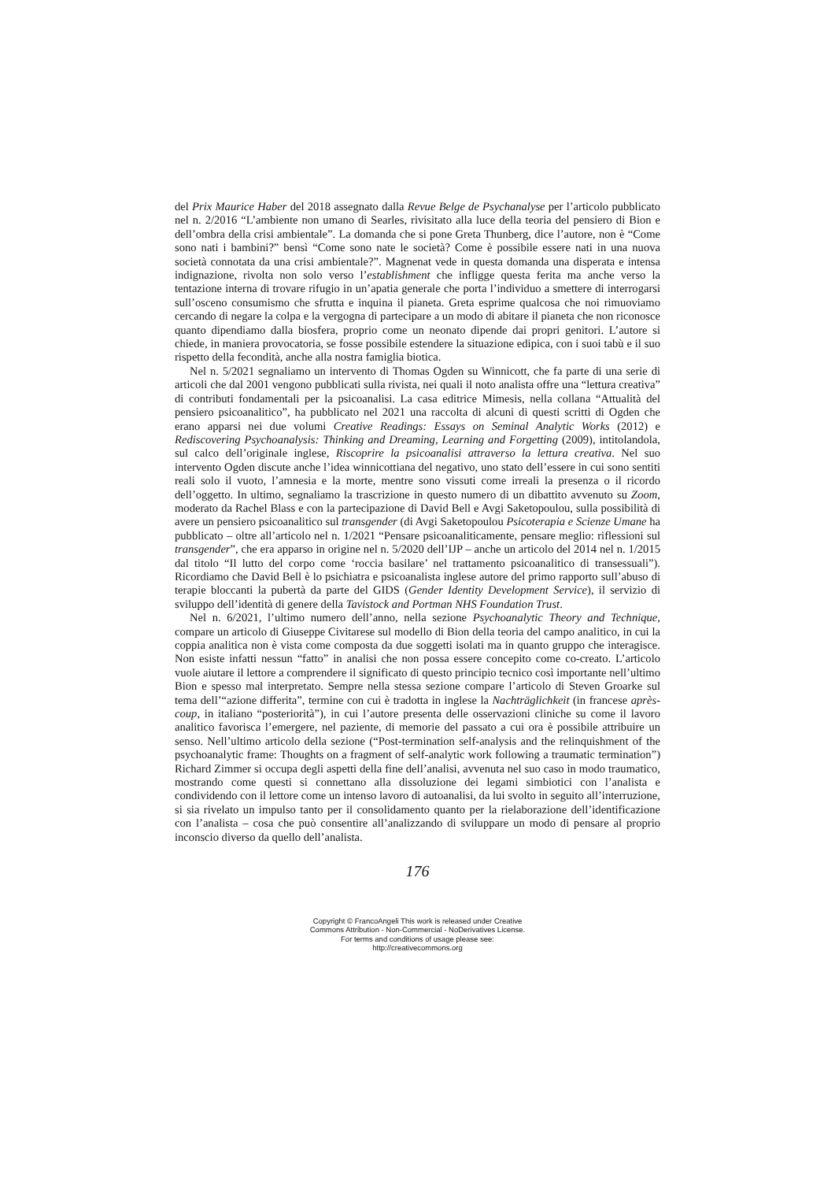del Prix Maurice Haber del 2018 assegnato dalla Revue Belge de Psychanalyse per l’articolo pubblicato nel n. 2/2016 “L’ambiente non umano di Searles, rivisitato alla luce della teoria del pensiero di Bion e dell’ombra della crisi ambientale”. La domanda che si pone Greta Thunberg, dice l’autore, non è “Come sono nati i bambini?” bensì “Come sono nate le società? Come è possibile essere nati in una nuova società connotata da una crisi ambientale?”. Magnenat vede in questa domanda una disperata e intensa indignazione, rivolta non solo verso l’establishment che infligge questa ferita ma anche verso la tentazione interna di trovare rifugio in un’apatia generale che porta l’individuo a smettere di interrogarsi sull’osceno consumismo che sfrutta e inquina il pianeta. Greta esprime qualcosa che noi rimuoviamo cercando di negare la colpa e la vergogna di partecipare a un modo di abitare il pianeta che non riconosce quanto dipendiamo dalla biosfera, proprio come un neonato dipende dai propri genitori. L’autore si chiede, in maniera provocatoria, se fosse possibile estendere la situazione edipica, con i suoi tabù e il suo rispetto della fecondità, anche alla nostra famiglia biotica.
Nel n. 5/2021 segnaliamo un intervento di Thomas Ogden su Winnicott, che fa parte di una serie di articoli che dal 2001 vengono pubblicati sulla rivista, nei quali il noto analista offre una “lettura creativa” di contributi fondamentali per la psicoanalisi. La casa editrice Mimesis, nella collana “Attualità del pensiero psicoanalitico”, ha pubblicato nel 2021 una raccolta di alcuni di questi scritti di Ogden che erano apparsi nei due volumi Creative Readings: Essays on Seminal Analytic Works (2012) e Rediscovering Psychoanalysis: Thinking and Dreaming, Learning and Forgetting (2009), intitolandola, sul calco dell’originale inglese, Riscoprire la psicoanalisi attraverso la lettura creativa. Nel suo intervento Ogden discute anche l’idea winnicottiana del negativo, uno stato dell’essere in cui sono sentiti reali solo il vuoto, l’amnesia e la morte, mentre sono vissuti come irreali la presenza o il ricordo dell’oggetto. In ultimo, segnaliamo la trascrizione in questo numero di un dibattito avvenuto su Zoom, moderato da Rachel Blass e con la partecipazione di David Bell e Avgi Saketopoulou, sulla possibilità di avere un pensiero psicoanalitico sul transgender (di Avgi Saketopoulou Psicoterapia e Scienze Umane ha pubblicato – oltre all’articolo nel n. 1/2021 “Pensare psicoanaliticamente, pensare meglio: riflessioni sul transgender”, che era apparso in origine nel n. 5/2020 dell’IJP – anche un articolo del 2014 nel n. 1/2015 dal titolo “Il lutto del corpo come ‘roccia basilare’ nel trattamento psicoanalitico di transessuali”). Ricordiamo che David Bell è lo psichiatra e psicoanalista inglese autore del primo rapporto sull’abuso di terapie bloccanti la pubertà da parte del GIDS (Gender Identity Development Service), il servizio di sviluppo dell’identità di genere della Tavistock and Portman NHS Foundation Trust.
Nel n. 6/2021, l’ultimo numero dell’anno, nella sezione Psychoanalytic Theory and Technique, compare un articolo di Giuseppe Civitarese sul modello di Bion della teoria del campo analitico, in cui la coppia analitica non è vista come composta da due soggetti isolati ma in quanto gruppo che interagisce. Non esiste infatti nessun “fatto” in analisi che non possa essere concepito come co-creato. L’articolo vuole aiutare il lettore a comprendere il significato di questo principio tecnico così importante nell’ultimo Bion e spesso mal interpretato. Sempre nella stessa sezione compare l’articolo di Steven Groarke sul tema dell’“azione differita”, termine con cui è tradotta in inglese la Nachträglichkeit (in francese après-coup, in italiano “posteriorità”), in cui l’autore presenta delle osservazioni cliniche su come il lavoro analitico favorisca l’emergere, nel paziente, di memorie del passato a cui ora è possibile attribuire un senso. Nell’ultimo articolo della sezione (“Post-termination self-analysis and the relinquishment of the psychoanalytic frame: Thoughts on a fragment of self-analytic work following a traumatic termination”) Richard Zimmer si occupa degli aspetti della fine dell’analisi, avvenuta nel suo caso in modo traumatico, mostrando come questi si connettano alla dissoluzione dei legami simbiotici con l’analista e condividendo con il lettore come un intenso lavoro di autoanalisi, da lui svolto in seguito all’interruzione, si sia rivelato un impulso tanto per il consolidamento quanto per la rielaborazione dell’identificazione con l’analista – cosa che può consentire all’analizzando di sviluppare un modo di pensare al proprio inconscio diverso da quello dell’analista.
176
Copyright © FrancoAngeli This work is released under Creative
Commons Attribution - Non-Commercial - NoDerivatives License.
For terms and conditions of usage please see:
http://creativecommons.org